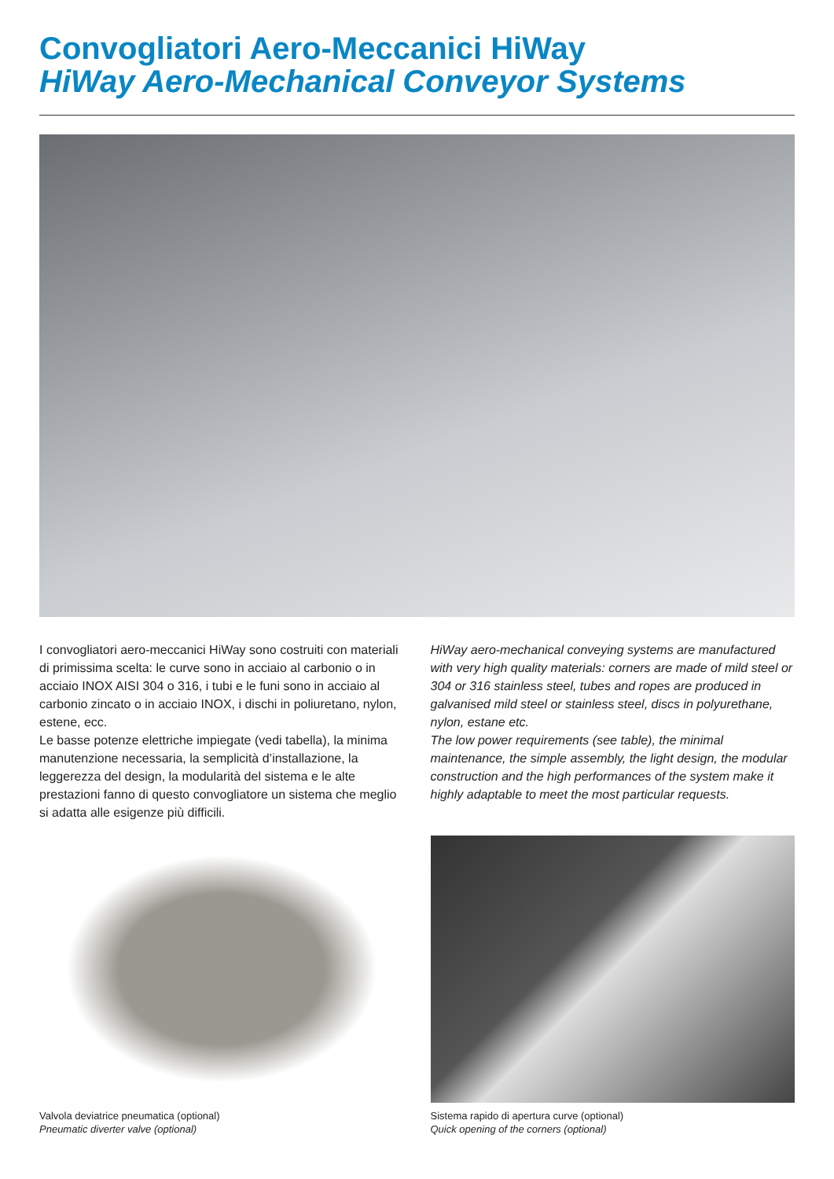Convogliatori Aero-Meccanici HiWay
HiWay Aero-Mechanical Conveyor Systems
I convogliatori aero-meccanici HiWay sono costruiti con materiali di primissima scelta: le curve sono in acciaio al carbonio o in acciaio INOX AISI 304 o 316, i tubi e le funi sono in acciaio al carbonio zincato o in acciaio INOX, i dischi in poliuretano, nylon, estene, ecc.
Le basse potenze elettriche impiegate (vedi tabella), la minima manutenzione necessaria, la semplicità d’installazione, la leggerezza del design, la modularità del sistema e le alte prestazioni fanno di questo convogliatore un sistema che meglio si adatta alle esigenze più difficili.
HiWay aero-mechanical conveying systems are manufactured with very high quality materials: corners are made of mild steel or 304 or 316 stainless steel, tubes and ropes are produced in galvanised mild steel or stainless steel, discs in polyurethane, nylon, estane etc.
The low power requirements (see table), the minimal maintenance, the simple assembly, the light design, the modular construction and the high performances of the system make it highly adaptable to meet the most particular requests.
Valvola deviatrice pneumatica (optional)
Pneumatic diverter valve (optional)
Sistema rapido di apertura curve (optional)
Quick opening of the corners (optional)